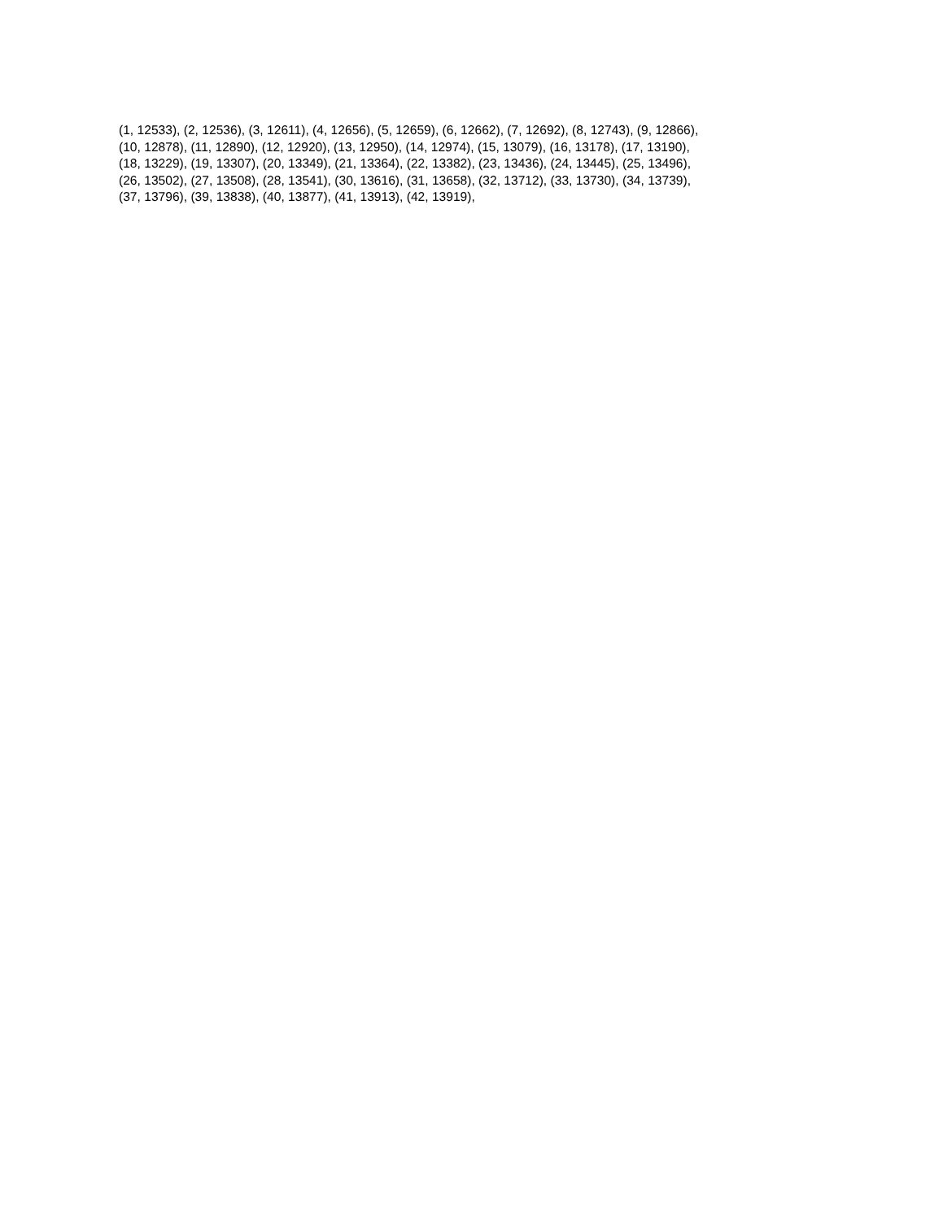(1, 12533), (2, 12536), (3, 12611), (4, 12656), (5, 12659), (6, 12662), (7, 12692), (8, 12743), (9, 12866),
(10, 12878), (11, 12890), (12, 12920), (13, 12950), (14, 12974), (15, 13079), (16, 13178), (17, 13190),
(18, 13229), (19, 13307), (20, 13349), (21, 13364), (22, 13382), (23, 13436), (24, 13445), (25, 13496),
(26, 13502), (27, 13508), (28, 13541), (30, 13616), (31, 13658), (32, 13712), (33, 13730), (34, 13739),
(37, 13796), (39, 13838), (40, 13877), (41, 13913), (42, 13919),